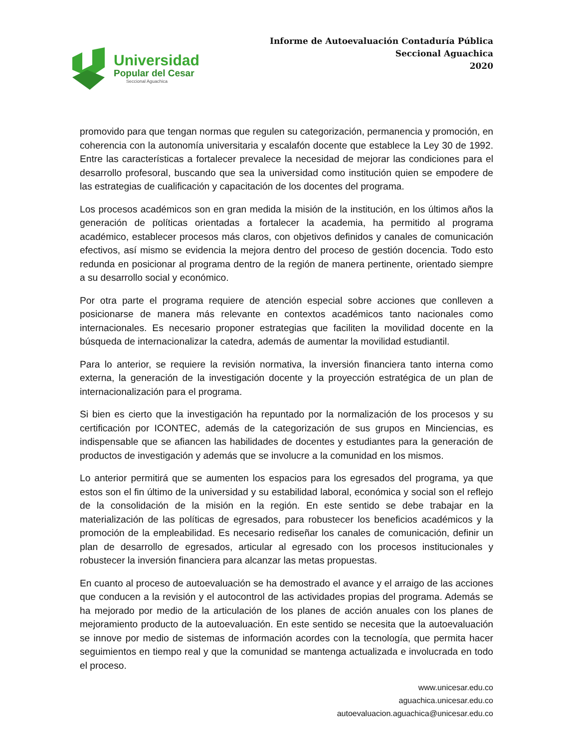Universidad
Popular del Cesar
Seccional Aguachica
Informe de Autoevaluación Contaduría Pública
Seccional Aguachica
2020
promovido para que tengan normas que regulen su categorización, permanencia y promoción, en coherencia con la autonomía universitaria y escalafón docente que establece la Ley 30 de 1992. Entre las características a fortalecer prevalece la necesidad de mejorar las condiciones para el desarrollo profesoral, buscando que sea la universidad como institución quien se empodere de las estrategias de cualificación y capacitación de los docentes del programa.
Los procesos académicos son en gran medida la misión de la institución, en los últimos años la generación de políticas orientadas a fortalecer la academia, ha permitido al programa académico, establecer procesos más claros, con objetivos definidos y canales de comunicación efectivos, así mismo se evidencia la mejora dentro del proceso de gestión docencia. Todo esto redunda en posicionar al programa dentro de la región de manera pertinente, orientado siempre a su desarrollo social y económico.
Por otra parte el programa requiere de atención especial sobre acciones que conlleven a posicionarse de manera más relevante en contextos académicos tanto nacionales como internacionales. Es necesario proponer estrategias que faciliten la movilidad docente en la búsqueda de internacionalizar la catedra, además de aumentar la movilidad estudiantil.
Para lo anterior, se requiere la revisión normativa, la inversión financiera tanto interna como externa, la generación de la investigación docente y la proyección estratégica de un plan de internacionalización para el programa.
Si bien es cierto que la investigación ha repuntado por la normalización de los procesos y su certificación por ICONTEC, además de la categorización de sus grupos en Minciencias, es indispensable que se afiancen las habilidades de docentes y estudiantes para la generación de productos de investigación y además que se involucre a la comunidad en los mismos.
Lo anterior permitirá que se aumenten los espacios para los egresados del programa, ya que estos son el fin último de la universidad y su estabilidad laboral, económica y social son el reflejo de la consolidación de la misión en la región. En este sentido se debe trabajar en la materialización de las políticas de egresados, para robustecer los beneficios académicos y la promoción de la empleabilidad. Es necesario rediseñar los canales de comunicación, definir un plan de desarrollo de egresados, articular al egresado con los procesos institucionales y robustecer la inversión financiera para alcanzar las metas propuestas.
En cuanto al proceso de autoevaluación se ha demostrado el avance y el arraigo de las acciones que conducen a la revisión y el autocontrol de las actividades propias del programa. Además se ha mejorado por medio de la articulación de los planes de acción anuales con los planes de mejoramiento producto de la autoevaluación. En este sentido se necesita que la autoevaluación se innove por medio de sistemas de información acordes con la tecnología, que permita hacer seguimientos en tiempo real y que la comunidad se mantenga actualizada e involucrada en todo el proceso.
www.unicesar.edu.co
aguachica.unicesar.edu.co
autoevaluacion.aguachica@unicesar.edu.co